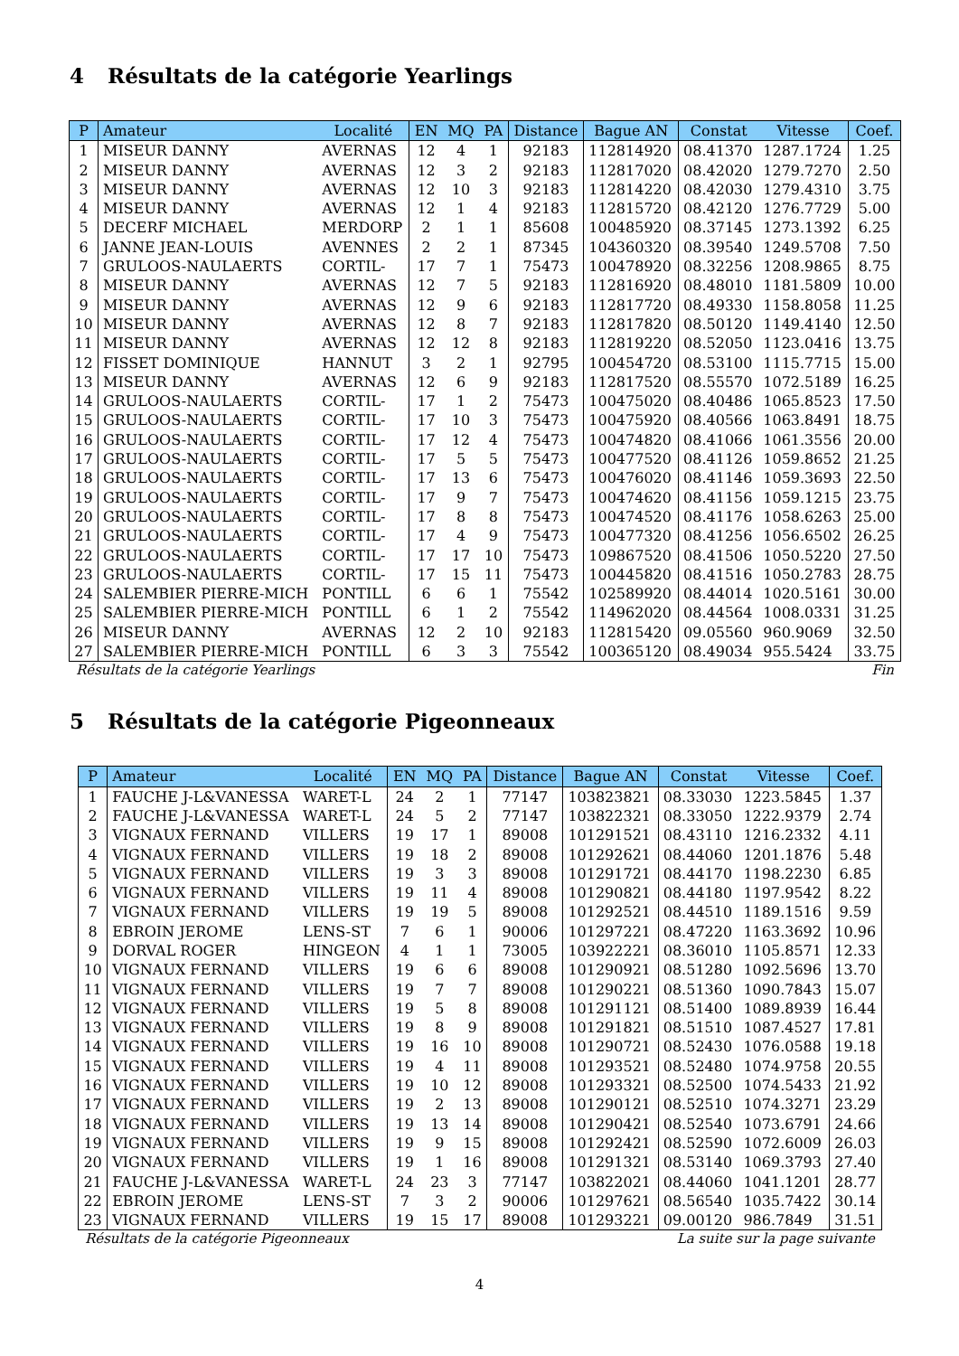4 Résultats de la catégorie Yearlings
| P | Amateur | Localité | EN | MQ | PA | Distance | Bague AN | Constat | Vitesse | Coef. |
| --- | --- | --- | --- | --- | --- | --- | --- | --- | --- | --- |
| 1 | MISEUR DANNY | AVERNAS | 12 | 4 | 1 | 92183 | 112814920 | 08.41370 | 1287.1724 | 1.25 |
| 2 | MISEUR DANNY | AVERNAS | 12 | 3 | 2 | 92183 | 112817020 | 08.42020 | 1279.7270 | 2.50 |
| 3 | MISEUR DANNY | AVERNAS | 12 | 10 | 3 | 92183 | 112814220 | 08.42030 | 1279.4310 | 3.75 |
| 4 | MISEUR DANNY | AVERNAS | 12 | 1 | 4 | 92183 | 112815720 | 08.42120 | 1276.7729 | 5.00 |
| 5 | DECERF MICHAEL | MERDORP | 2 | 1 | 1 | 85608 | 100485920 | 08.37145 | 1273.1392 | 6.25 |
| 6 | JANNE JEAN-LOUIS | AVENNES | 2 | 2 | 1 | 87345 | 104360320 | 08.39540 | 1249.5708 | 7.50 |
| 7 | GRULOOS-NAULAERTS | CORTIL- | 17 | 7 | 1 | 75473 | 100478920 | 08.32256 | 1208.9865 | 8.75 |
| 8 | MISEUR DANNY | AVERNAS | 12 | 7 | 5 | 92183 | 112816920 | 08.48010 | 1181.5809 | 10.00 |
| 9 | MISEUR DANNY | AVERNAS | 12 | 9 | 6 | 92183 | 112817720 | 08.49330 | 1158.8058 | 11.25 |
| 10 | MISEUR DANNY | AVERNAS | 12 | 8 | 7 | 92183 | 112817820 | 08.50120 | 1149.4140 | 12.50 |
| 11 | MISEUR DANNY | AVERNAS | 12 | 12 | 8 | 92183 | 112819220 | 08.52050 | 1123.0416 | 13.75 |
| 12 | FISSET DOMINIQUE | HANNUT | 3 | 2 | 1 | 92795 | 100454720 | 08.53100 | 1115.7715 | 15.00 |
| 13 | MISEUR DANNY | AVERNAS | 12 | 6 | 9 | 92183 | 112817520 | 08.55570 | 1072.5189 | 16.25 |
| 14 | GRULOOS-NAULAERTS | CORTIL- | 17 | 1 | 2 | 75473 | 100475020 | 08.40486 | 1065.8523 | 17.50 |
| 15 | GRULOOS-NAULAERTS | CORTIL- | 17 | 10 | 3 | 75473 | 100475920 | 08.40566 | 1063.8491 | 18.75 |
| 16 | GRULOOS-NAULAERTS | CORTIL- | 17 | 12 | 4 | 75473 | 100474820 | 08.41066 | 1061.3556 | 20.00 |
| 17 | GRULOOS-NAULAERTS | CORTIL- | 17 | 5 | 5 | 75473 | 100477520 | 08.41126 | 1059.8652 | 21.25 |
| 18 | GRULOOS-NAULAERTS | CORTIL- | 17 | 13 | 6 | 75473 | 100476020 | 08.41146 | 1059.3693 | 22.50 |
| 19 | GRULOOS-NAULAERTS | CORTIL- | 17 | 9 | 7 | 75473 | 100474620 | 08.41156 | 1059.1215 | 23.75 |
| 20 | GRULOOS-NAULAERTS | CORTIL- | 17 | 8 | 8 | 75473 | 100474520 | 08.41176 | 1058.6263 | 25.00 |
| 21 | GRULOOS-NAULAERTS | CORTIL- | 17 | 4 | 9 | 75473 | 100477320 | 08.41256 | 1056.6502 | 26.25 |
| 22 | GRULOOS-NAULAERTS | CORTIL- | 17 | 17 | 10 | 75473 | 109867520 | 08.41506 | 1050.5220 | 27.50 |
| 23 | GRULOOS-NAULAERTS | CORTIL- | 17 | 15 | 11 | 75473 | 100445820 | 08.41516 | 1050.2783 | 28.75 |
| 24 | SALEMBIER PIERRE-MICH | PONTILL | 6 | 6 | 1 | 75542 | 102589920 | 08.44014 | 1020.5161 | 30.00 |
| 25 | SALEMBIER PIERRE-MICH | PONTILL | 6 | 1 | 2 | 75542 | 114962020 | 08.44564 | 1008.0331 | 31.25 |
| 26 | MISEUR DANNY | AVERNAS | 12 | 2 | 10 | 92183 | 112815420 | 09.05560 | 960.9069 | 32.50 |
| 27 | SALEMBIER PIERRE-MICH | PONTILL | 6 | 3 | 3 | 75542 | 100365120 | 08.49034 | 955.5424 | 33.75 |
Résultats de la catégorie Yearlings Fin
5 Résultats de la catégorie Pigeonneaux
| P | Amateur | Localité | EN | MQ | PA | Distance | Bague AN | Constat | Vitesse | Coef. |
| --- | --- | --- | --- | --- | --- | --- | --- | --- | --- | --- |
| 1 | FAUCHE J-L&VANESSA | WARET-L | 24 | 2 | 1 | 77147 | 103823821 | 08.33030 | 1223.5845 | 1.37 |
| 2 | FAUCHE J-L&VANESSA | WARET-L | 24 | 5 | 2 | 77147 | 103822321 | 08.33050 | 1222.9379 | 2.74 |
| 3 | VIGNAUX FERNAND | VILLERS | 19 | 17 | 1 | 89008 | 101291521 | 08.43110 | 1216.2332 | 4.11 |
| 4 | VIGNAUX FERNAND | VILLERS | 19 | 18 | 2 | 89008 | 101292621 | 08.44060 | 1201.1876 | 5.48 |
| 5 | VIGNAUX FERNAND | VILLERS | 19 | 3 | 3 | 89008 | 101291721 | 08.44170 | 1198.2230 | 6.85 |
| 6 | VIGNAUX FERNAND | VILLERS | 19 | 11 | 4 | 89008 | 101290821 | 08.44180 | 1197.9542 | 8.22 |
| 7 | VIGNAUX FERNAND | VILLERS | 19 | 19 | 5 | 89008 | 101292521 | 08.44510 | 1189.1516 | 9.59 |
| 8 | EBROIN JEROME | LENS-ST | 7 | 6 | 1 | 90006 | 101297221 | 08.47220 | 1163.3692 | 10.96 |
| 9 | DORVAL ROGER | HINGEON | 4 | 1 | 1 | 73005 | 103922221 | 08.36010 | 1105.8571 | 12.33 |
| 10 | VIGNAUX FERNAND | VILLERS | 19 | 6 | 6 | 89008 | 101290921 | 08.51280 | 1092.5696 | 13.70 |
| 11 | VIGNAUX FERNAND | VILLERS | 19 | 7 | 7 | 89008 | 101290221 | 08.51360 | 1090.7843 | 15.07 |
| 12 | VIGNAUX FERNAND | VILLERS | 19 | 5 | 8 | 89008 | 101291121 | 08.51400 | 1089.8939 | 16.44 |
| 13 | VIGNAUX FERNAND | VILLERS | 19 | 8 | 9 | 89008 | 101291821 | 08.51510 | 1087.4527 | 17.81 |
| 14 | VIGNAUX FERNAND | VILLERS | 19 | 16 | 10 | 89008 | 101290721 | 08.52430 | 1076.0588 | 19.18 |
| 15 | VIGNAUX FERNAND | VILLERS | 19 | 4 | 11 | 89008 | 101293521 | 08.52480 | 1074.9758 | 20.55 |
| 16 | VIGNAUX FERNAND | VILLERS | 19 | 10 | 12 | 89008 | 101293321 | 08.52500 | 1074.5433 | 21.92 |
| 17 | VIGNAUX FERNAND | VILLERS | 19 | 2 | 13 | 89008 | 101290121 | 08.52510 | 1074.3271 | 23.29 |
| 18 | VIGNAUX FERNAND | VILLERS | 19 | 13 | 14 | 89008 | 101290421 | 08.52540 | 1073.6791 | 24.66 |
| 19 | VIGNAUX FERNAND | VILLERS | 19 | 9 | 15 | 89008 | 101292421 | 08.52590 | 1072.6009 | 26.03 |
| 20 | VIGNAUX FERNAND | VILLERS | 19 | 1 | 16 | 89008 | 101291321 | 08.53140 | 1069.3793 | 27.40 |
| 21 | FAUCHE J-L&VANESSA | WARET-L | 24 | 23 | 3 | 77147 | 103822021 | 08.44060 | 1041.1201 | 28.77 |
| 22 | EBROIN JEROME | LENS-ST | 7 | 3 | 2 | 90006 | 101297621 | 08.56540 | 1035.7422 | 30.14 |
| 23 | VIGNAUX FERNAND | VILLERS | 19 | 15 | 17 | 89008 | 101293221 | 09.00120 | 986.7849 | 31.51 |
Résultats de la catégorie Pigeonneaux La suite sur la page suivante
4